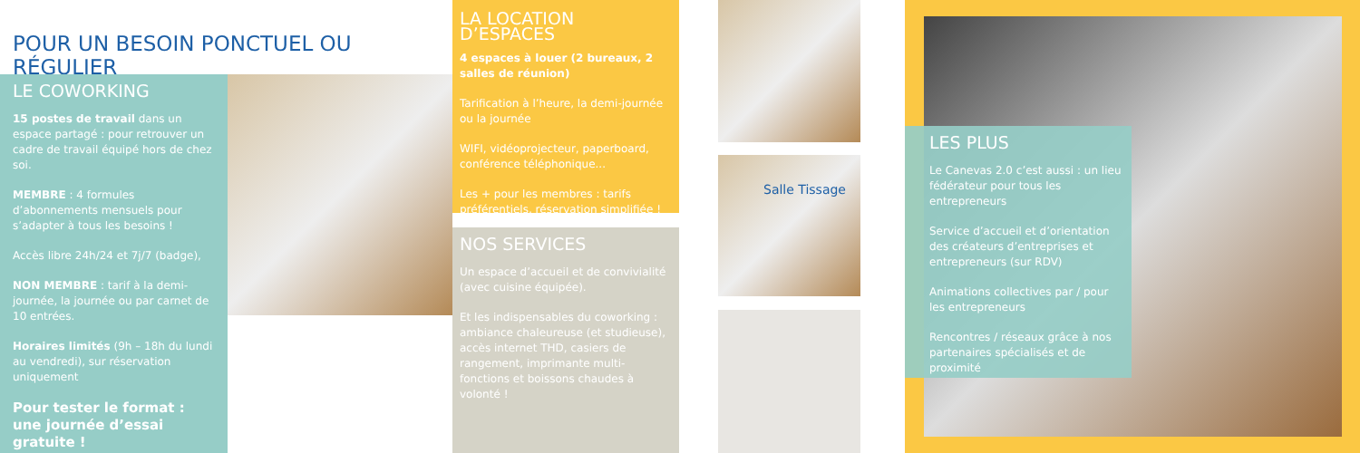POUR UN BESOIN PONCTUEL OU RÉGULIER
LE COWORKING
15 postes de travail dans un espace partagé : pour retrouver un cadre de travail équipé hors de chez soi.
MEMBRE : 4 formules d’abonnements mensuels pour s’adapter à tous les besoins !
Accès libre 24h/24 et 7j/7 (badge),
NON MEMBRE : tarif à la demi-journée, la journée ou par carnet de 10 entrées.
Horaires limités (9h – 18h du lundi au vendredi), sur réservation uniquement
Pour tester le format : une journée d’essai gratuite !
LA LOCATION D’ESPACES
4 espaces à louer (2 bureaux, 2 salles de réunion)
Tarification à l’heure, la demi-journée ou la journée
WIFI, vidéoprojecteur, paperboard, conférence téléphonique...
Les + pour les membres : tarifs préférentiels, réservation simplifiée !
NOS SERVICES
Un espace d’accueil et de convivialité (avec cuisine équipée).
Et les indispensables du coworking : ambiance chaleureuse (et studieuse), accès internet THD, casiers de rangement, imprimante multi-fonctions et boissons chaudes à volonté !
Salle Tissage
LES PLUS
Le Canevas 2.0 c’est aussi : un lieu fédérateur pour tous les entrepreneurs
Service d’accueil et d’orientation des créateurs d’entreprises et entrepreneurs (sur RDV)
Animations collectives par / pour les entrepreneurs
Rencontres / réseaux grâce à nos partenaires spécialisés et de proximité